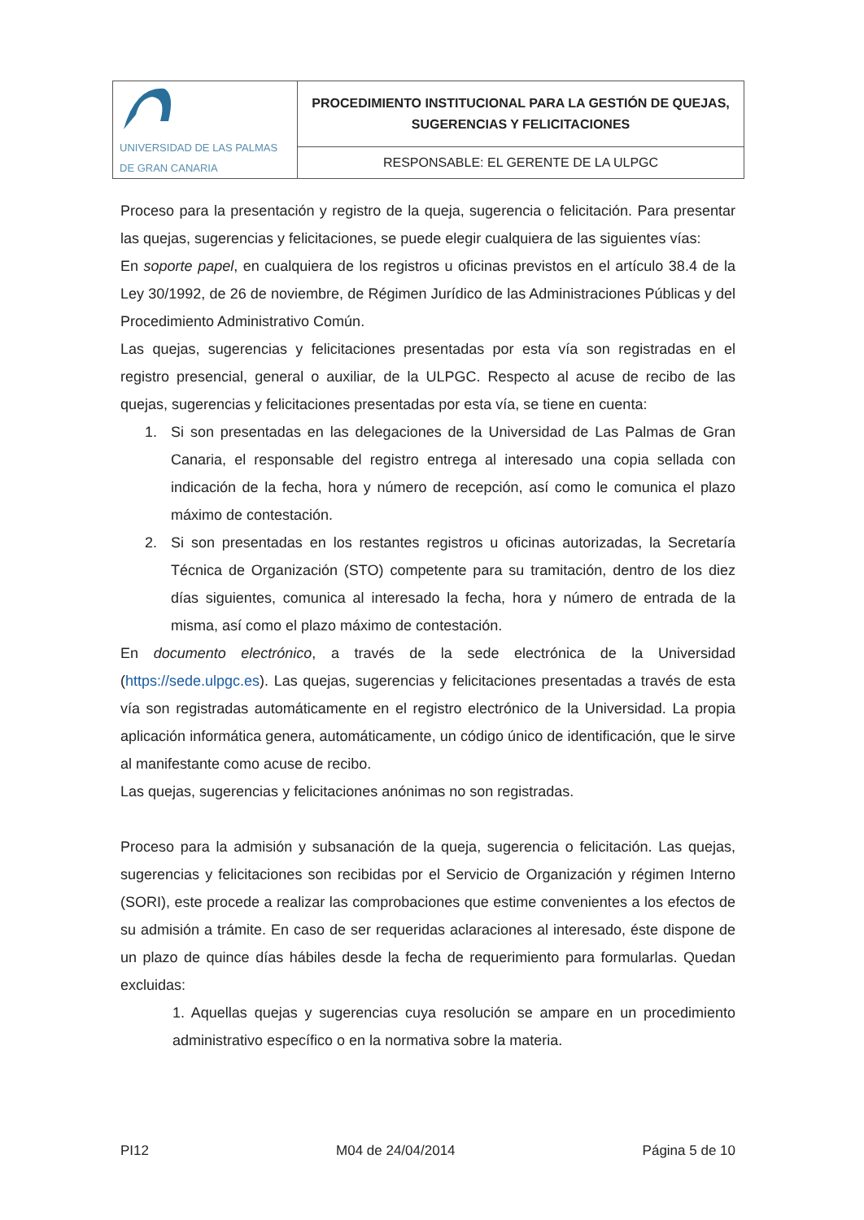| UNIVERSIDAD DE LAS PALMAS DE GRAN CANARIA | PROCEDIMIENTO INSTITUCIONAL PARA LA GESTIÓN DE QUEJAS, SUGERENCIAS Y FELICITACIONES |
| | RESPONSABLE: EL GERENTE DE LA ULPGC |
Proceso para la presentación y registro de la queja, sugerencia o felicitación. Para presentar las quejas, sugerencias y felicitaciones, se puede elegir cualquiera de las siguientes vías:
En soporte papel, en cualquiera de los registros u oficinas previstos en el artículo 38.4 de la Ley 30/1992, de 26 de noviembre, de Régimen Jurídico de las Administraciones Públicas y del Procedimiento Administrativo Común.
Las quejas, sugerencias y felicitaciones presentadas por esta vía son registradas en el registro presencial, general o auxiliar, de la ULPGC. Respecto al acuse de recibo de las quejas, sugerencias y felicitaciones presentadas por esta vía, se tiene en cuenta:
1. Si son presentadas en las delegaciones de la Universidad de Las Palmas de Gran Canaria, el responsable del registro entrega al interesado una copia sellada con indicación de la fecha, hora y número de recepción, así como le comunica el plazo máximo de contestación.
2. Si son presentadas en los restantes registros u oficinas autorizadas, la Secretaría Técnica de Organización (STO) competente para su tramitación, dentro de los diez días siguientes, comunica al interesado la fecha, hora y número de entrada de la misma, así como el plazo máximo de contestación.
En documento electrónico, a través de la sede electrónica de la Universidad (https://sede.ulpgc.es). Las quejas, sugerencias y felicitaciones presentadas a través de esta vía son registradas automáticamente en el registro electrónico de la Universidad. La propia aplicación informática genera, automáticamente, un código único de identificación, que le sirve al manifestante como acuse de recibo.
Las quejas, sugerencias y felicitaciones anónimas no son registradas.
Proceso para la admisión y subsanación de la queja, sugerencia o felicitación. Las quejas, sugerencias y felicitaciones son recibidas por el Servicio de Organización y régimen Interno (SORI), este procede a realizar las comprobaciones que estime convenientes a los efectos de su admisión a trámite. En caso de ser requeridas aclaraciones al interesado, éste dispone de un plazo de quince días hábiles desde la fecha de requerimiento para formularlas. Quedan excluidas:
1. Aquellas quejas y sugerencias cuya resolución se ampare en un procedimiento administrativo específico o en la normativa sobre la materia.
PI12 M04 de 24/04/2014 Página 5 de 10